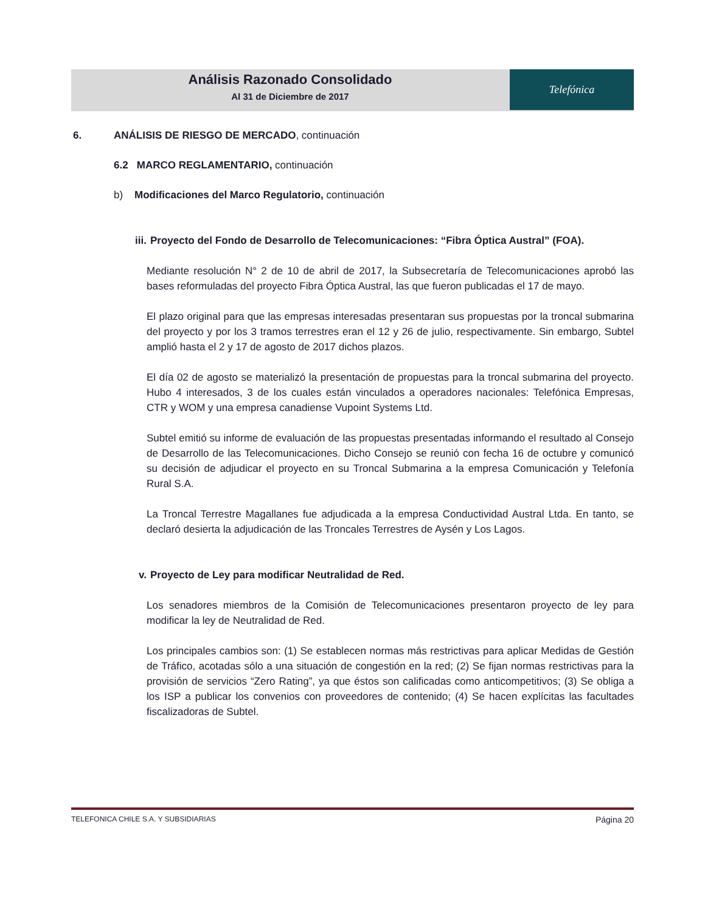Análisis Razonado Consolidado
Al 31 de Diciembre de 2017
Telefónica
6. ANÁLISIS DE RIESGO DE MERCADO, continuación
6.2 MARCO REGLAMENTARIO, continuación
b) Modificaciones del Marco Regulatorio, continuación
iii. Proyecto del Fondo de Desarrollo de Telecomunicaciones: “Fibra Óptica Austral” (FOA).
Mediante resolución N° 2 de 10 de abril de 2017, la Subsecretaría de Telecomunicaciones aprobó las bases reformuladas del proyecto Fibra Óptica Austral, las que fueron publicadas el 17 de mayo.
El plazo original para que las empresas interesadas presentaran sus propuestas por la troncal submarina del proyecto y por los 3 tramos terrestres eran el 12 y 26 de julio, respectivamente. Sin embargo, Subtel amplió hasta el 2 y 17 de agosto de 2017 dichos plazos.
El día 02 de agosto se materializó la presentación de propuestas para la troncal submarina del proyecto. Hubo 4 interesados, 3 de los cuales están vinculados a operadores nacionales: Telefónica Empresas, CTR y WOM y una empresa canadiense Vupoint Systems Ltd.
Subtel emitió su informe de evaluación de las propuestas presentadas informando el resultado al Consejo de Desarrollo de las Telecomunicaciones. Dicho Consejo se reunió con fecha 16 de octubre y comunicó su decisión de adjudicar el proyecto en su Troncal Submarina a la empresa Comunicación y Telefonía Rural S.A.
La Troncal Terrestre Magallanes fue adjudicada a la empresa Conductividad Austral Ltda. En tanto, se declaró desierta la adjudicación de las Troncales Terrestres de Aysén y Los Lagos.
v. Proyecto de Ley para modificar Neutralidad de Red.
Los senadores miembros de la Comisión de Telecomunicaciones presentaron proyecto de ley para modificar la ley de Neutralidad de Red.
Los principales cambios son: (1) Se establecen normas más restrictivas para aplicar Medidas de Gestión de Tráfico, acotadas sólo a una situación de congestión en la red; (2) Se fijan normas restrictivas para la provisión de servicios “Zero Rating”, ya que éstos son calificadas como anticompetitivos; (3) Se obliga a los ISP a publicar los convenios con proveedores de contenido; (4) Se hacen explícitas las facultades fiscalizadoras de Subtel.
TELEFONICA CHILE S.A. Y SUBSIDIARIAS Página 20